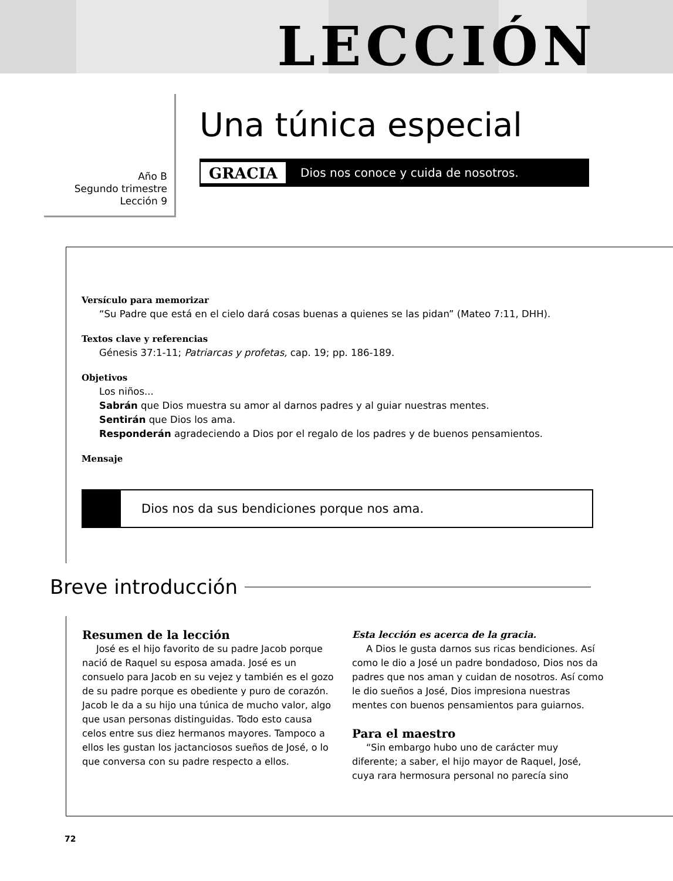LECCIÓN
Año B
Segundo trimestre
Lección 9
Una túnica especial
GRACIA Dios nos conoce y cuida de nosotros.
Versículo para memorizar
“Su Padre que está en el cielo dará cosas buenas a quienes se las pidan” (Mateo 7:11, DHH).
Textos clave y referencias
Génesis 37:1-11; Patriarcas y profetas, cap. 19; pp. 186-189.
Objetivos
Los niños...
Sabrán que Dios muestra su amor al darnos padres y al guiar nuestras mentes.
Sentirán que Dios los ama.
Responderán agradeciendo a Dios por el regalo de los padres y de buenos pensamientos.
Mensaje
Dios nos da sus bendiciones porque nos ama.
Breve introducción
Resumen de la lección
José es el hijo favorito de su padre Jacob porque nació de Raquel su esposa amada. José es un consuelo para Jacob en su vejez y también es el gozo de su padre porque es obediente y puro de corazón. Jacob le da a su hijo una túnica de mucho valor, algo que usan personas distinguidas. Todo esto causa celos entre sus diez hermanos mayores. Tampoco a ellos les gustan los jactanciosos sueños de José, o lo que conversa con su padre respecto a ellos.
Esta lección es acerca de la gracia.
A Dios le gusta darnos sus ricas bendiciones. Así como le dio a José un padre bondadoso, Dios nos da padres que nos aman y cuidan de nosotros. Así como le dio sueños a José, Dios impresiona nuestras mentes con buenos pensamientos para guiarnos.
Para el maestro
“Sin embargo hubo uno de carácter muy diferente; a saber, el hijo mayor de Raquel, José, cuya rara hermosura personal no parecía sino
72